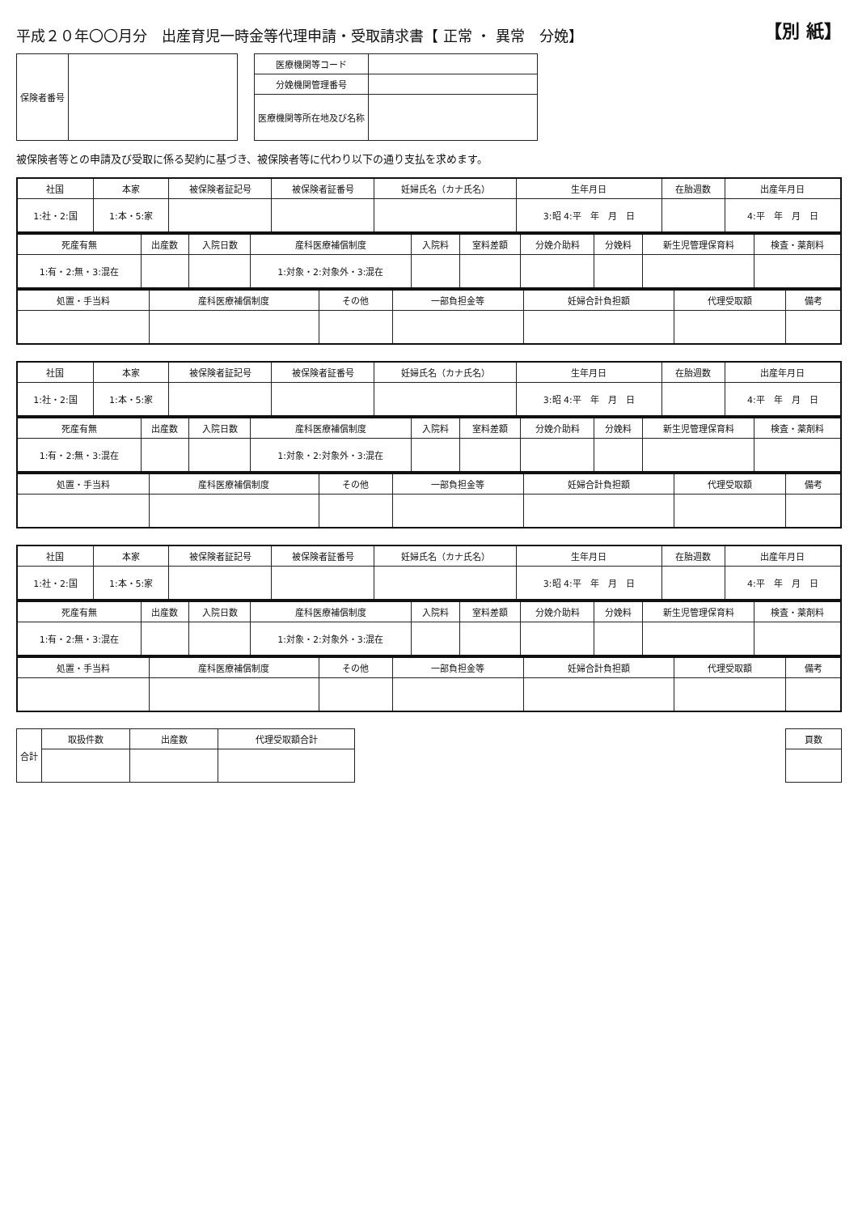平成２０年〇〇月分　出産育児一時金等代理申請・受取請求書【 正常 ・ 異常　分娩】
【別 紙】
| 保険者番号 | |
| 医療機関等コード | |
| 分娩機関管理番号 | |
| 医療機関等所在地及び名称 | |
被保険者等との申請及び受取に係る契約に基づき、被保険者等に代わり以下の通り支払を求めます。
| 社国 | 本家 | 被保険者証記号 | 被保険者証番号 | 妊婦氏名（カナ氏名） | 生年月日 | 在胎週数 | 出産年月日 |
| --- | --- | --- | --- | --- | --- | --- | --- |
| 1:社・2:国 | 1:本・5:家 | | | | 3:昭 4:平 年 月 日 | | 4:平 年 月 日 |
| 死産有無 | 出産数 | 入院日数 | 産科医療補償制度 | 入院料 | 室料差額 | 分娩介助料 | 分娩料 | 新生児管理保育料 | 検査・薬剤料 |
| --- | --- | --- | --- | --- | --- | --- | --- | --- | --- |
| 1:有・2:無・3:混在 | | | 1:対象・2:対象外・3:混在 | | | | | | |
| 処置・手当料 | 産科医療補償制度 | その他 | 一部負担金等 | 妊婦合計負担額 | 代理受取額 | 備考 |
| --- | --- | --- | --- | --- | --- | --- |
| 社国 | 本家 | 被保険者証記号 | 被保険者証番号 | 妊婦氏名（カナ氏名） | 生年月日 | 在胎週数 | 出産年月日 |
| --- | --- | --- | --- | --- | --- | --- | --- |
| 1:社・2:国 | 1:本・5:家 | | | | 3:昭 4:平 年 月 日 | | 4:平 年 月 日 |
| 死産有無 | 出産数 | 入院日数 | 産科医療補償制度 | 入院料 | 室料差額 | 分娩介助料 | 分娩料 | 新生児管理保育料 | 検査・薬剤料 |
| --- | --- | --- | --- | --- | --- | --- | --- | --- | --- |
| 1:有・2:無・3:混在 | | | 1:対象・2:対象外・3:混在 | | | | | | |
| 処置・手当料 | 産科医療補償制度 | その他 | 一部負担金等 | 妊婦合計負担額 | 代理受取額 | 備考 |
| --- | --- | --- | --- | --- | --- | --- |
| 社国 | 本家 | 被保険者証記号 | 被保険者証番号 | 妊婦氏名（カナ氏名） | 生年月日 | 在胎週数 | 出産年月日 |
| --- | --- | --- | --- | --- | --- | --- | --- |
| 1:社・2:国 | 1:本・5:家 | | | | 3:昭 4:平 年 月 日 | | 4:平 年 月 日 |
| 死産有無 | 出産数 | 入院日数 | 産科医療補償制度 | 入院料 | 室料差額 | 分娩介助料 | 分娩料 | 新生児管理保育料 | 検査・薬剤料 |
| --- | --- | --- | --- | --- | --- | --- | --- | --- | --- |
| 1:有・2:無・3:混在 | | | 1:対象・2:対象外・3:混在 | | | | | | |
| 処置・手当料 | 産科医療補償制度 | その他 | 一部負担金等 | 妊婦合計負担額 | 代理受取額 | 備考 |
| --- | --- | --- | --- | --- | --- | --- |
| 合計 | 取扱件数 | 出産数 | 代理受取額合計 |
| --- | --- | --- | --- |
| 頁数 |
| --- |